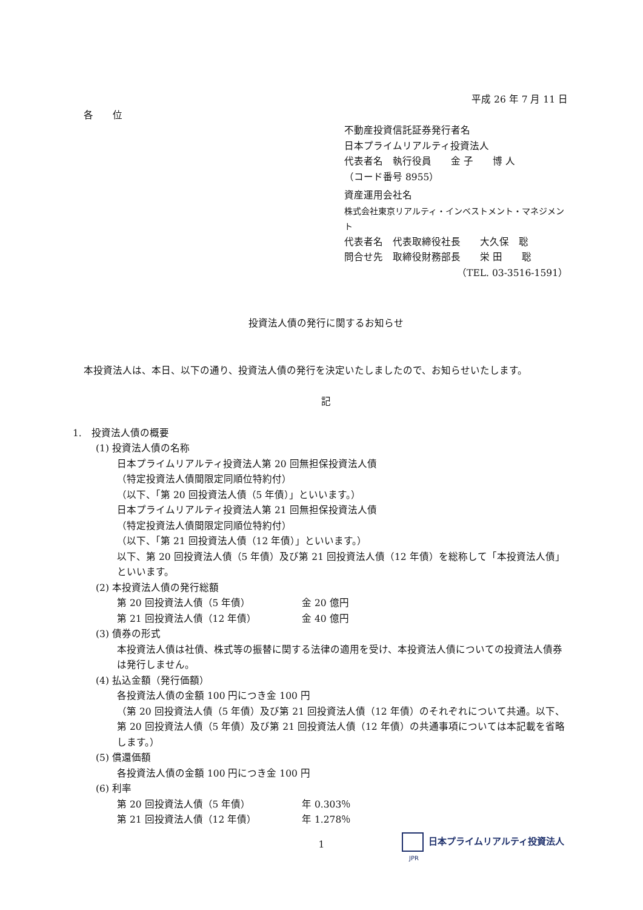平成 26 年 7 月 11 日
各　　位
不動産投資信託証券発行者名
日本プライムリアルティ投資法人
代表者名　執行役員　　金 子　　博 人
（コード番号 8955）
資産運用会社名
株式会社東京リアルティ・インベストメント・マネジメント
代表者名　代表取締役社長　　大久保　聡
問合せ先　取締役財務部長　　栄 田　　聡
（TEL. 03-3516-1591）
投資法人債の発行に関するお知らせ
本投資法人は、本日、以下の通り、投資法人債の発行を決定いたしましたので、お知らせいたします。
記
1.　投資法人債の概要
(1) 投資法人債の名称
日本プライムリアルティ投資法人第 20 回無担保投資法人債
（特定投資法人債間限定同順位特約付）
（以下、「第 20 回投資法人債（5 年債）」といいます。）
日本プライムリアルティ投資法人第 21 回無担保投資法人債
（特定投資法人債間限定同順位特約付）
（以下、「第 21 回投資法人債（12 年債）」といいます。）
以下、第 20 回投資法人債（5 年債）及び第 21 回投資法人債（12 年債）を総称して「本投資法人債」といいます。
(2) 本投資法人債の発行総額
第 20 回投資法人債（5 年債） 金 20 億円
第 21 回投資法人債（12 年債） 金 40 億円
(3) 債券の形式
本投資法人債は社債、株式等の振替に関する法律の適用を受け、本投資法人債についての投資法人債券は発行しません。
(4) 払込金額（発行価額）
各投資法人債の金額 100 円につき金 100 円
（第 20 回投資法人債（5 年債）及び第 21 回投資法人債（12 年債）のそれぞれについて共通。以下、第 20 回投資法人債（5 年債）及び第 21 回投資法人債（12 年債）の共通事項については本記載を省略します。）
(5) 償還価額
各投資法人債の金額 100 円につき金 100 円
(6) 利率
第 20 回投資法人債（5 年債） 年 0.303％
第 21 回投資法人債（12 年債） 年 1.278％
1
日本プライムリアルティ投資法人
JPR